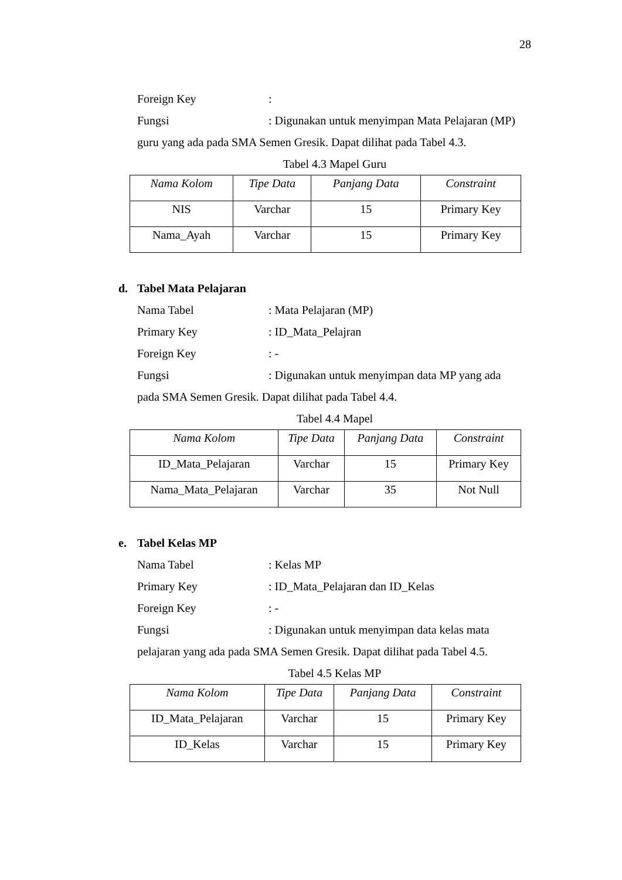28
Foreign Key :
Fungsi : Digunakan untuk menyimpan Mata Pelajaran (MP)
guru yang ada pada SMA Semen Gresik. Dapat dilihat pada Tabel 4.3.
Tabel 4.3 Mapel Guru
| Nama Kolom | Tipe Data | Panjang Data | Constraint |
| --- | --- | --- | --- |
| NIS | Varchar | 15 | Primary Key |
| Nama_Ayah | Varchar | 15 | Primary Key |
d. Tabel Mata Pelajaran
Nama Tabel : Mata Pelajaran (MP)
Primary Key : ID_Mata_Pelajran
Foreign Key : -
Fungsi : Digunakan untuk menyimpan data MP yang ada
pada SMA Semen Gresik. Dapat dilihat pada Tabel 4.4.
Tabel 4.4 Mapel
| Nama Kolom | Tipe Data | Panjang Data | Constraint |
| --- | --- | --- | --- |
| ID_Mata_Pelajaran | Varchar | 15 | Primary Key |
| Nama_Mata_Pelajaran | Varchar | 35 | Not Null |
e. Tabel Kelas MP
Nama Tabel : Kelas MP
Primary Key : ID_Mata_Pelajaran dan ID_Kelas
Foreign Key : -
Fungsi : Digunakan untuk menyimpan data kelas mata
pelajaran yang ada pada SMA Semen Gresik. Dapat dilihat pada Tabel 4.5.
Tabel 4.5 Kelas MP
| Nama Kolom | Tipe Data | Panjang Data | Constraint |
| --- | --- | --- | --- |
| ID_Mata_Pelajaran | Varchar | 15 | Primary Key |
| ID_Kelas | Varchar | 15 | Primary Key |